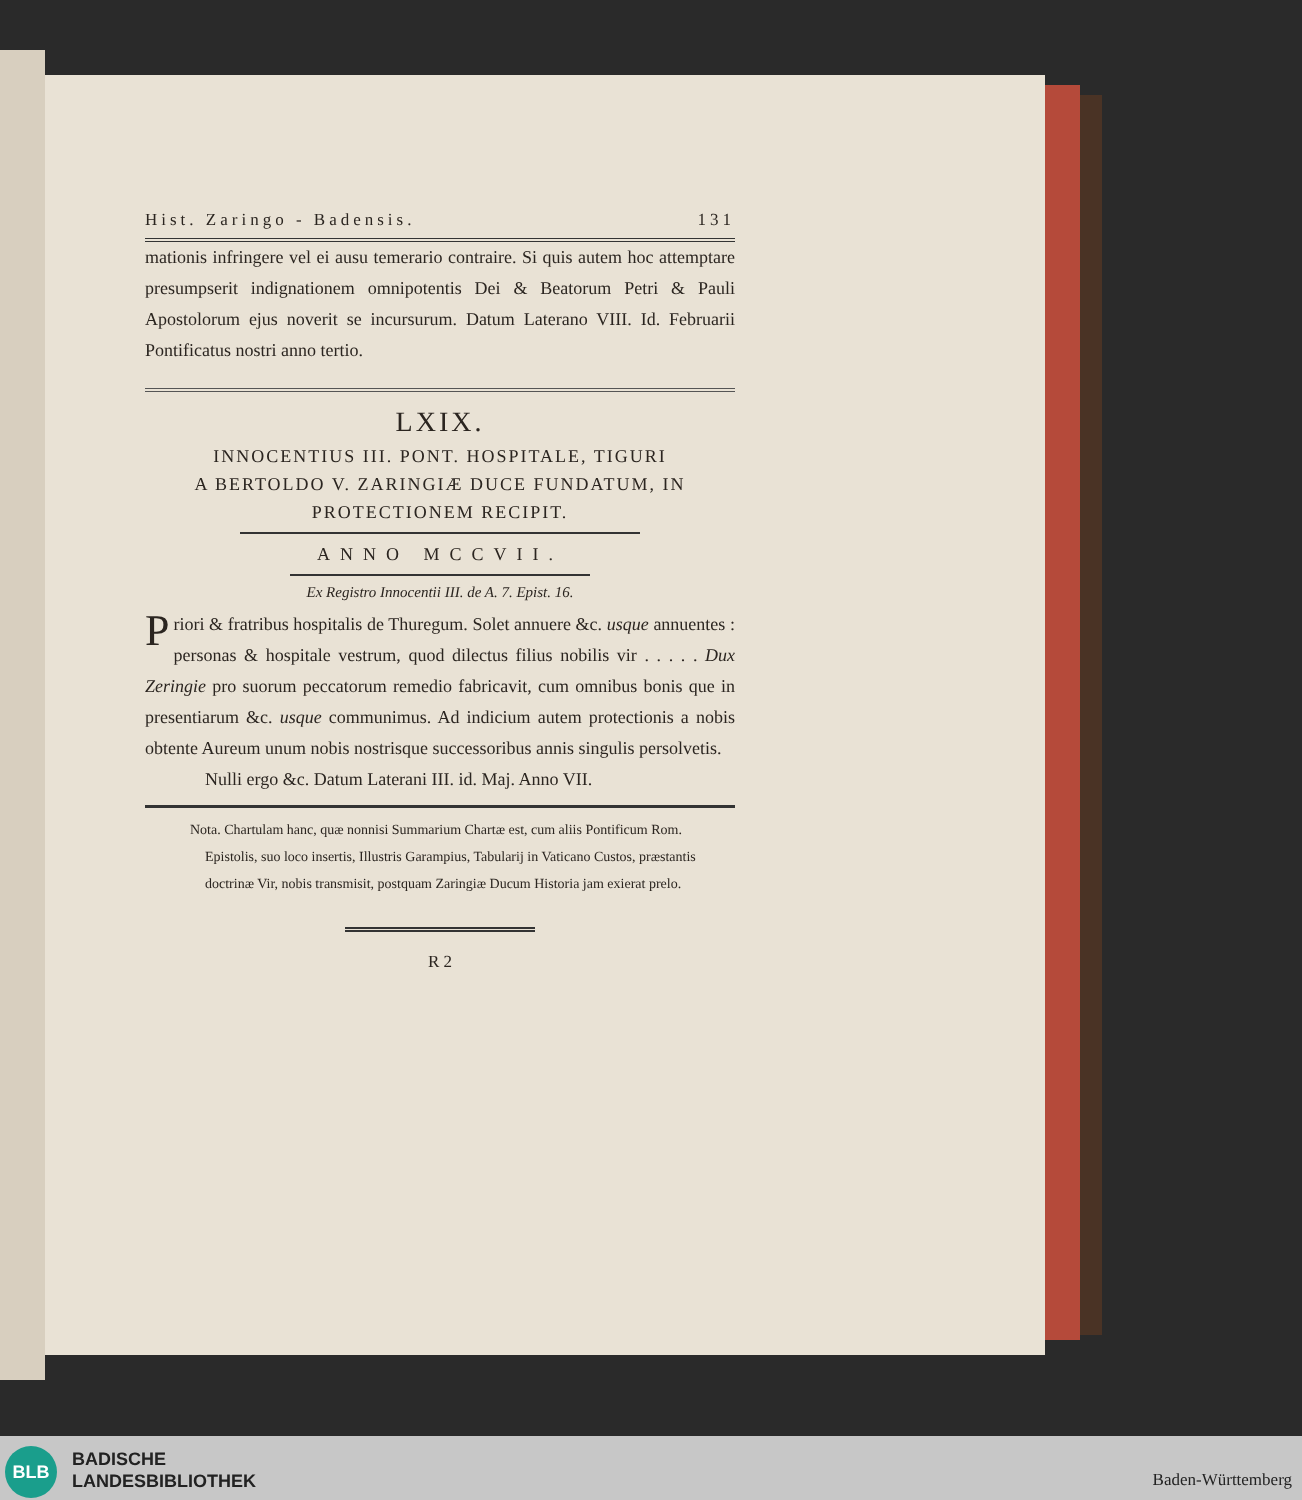Hist. Zaringo - Badensis. 131
mationis infringere vel ei ausu temerario contraire. Si quis autem hoc attemptare presumpserit indignationem omnipotentis Dei & Beatorum Petri & Pauli Apostolorum ejus noverit se incursurum. Datum Laterano VIII. Id. Februarii Pontificatus nostri anno tertio.
LXIX.
INNOCENTIUS III. PONT. HOSPITALE, TIGURI
A BERTOLDO V. ZARINGIÆ DUCE FUNDATUM, IN
PROTECTIONEM RECIPIT.
ANNO MCCVII.
Ex Registro Innocentii III. de A. 7. Epist. 16.
Priori & fratribus hospitalis de Thuregum. Solet annuere &c. usque annuentes : personas & hospitale vestrum, quod dilectus filius nobilis vir . . . . . Dux Zeringie pro suorum peccatorum remedio fabricavit, cum omnibus bonis que in presentiarum &c. usque communimus. Ad indicium autem protectionis a nobis obtente Aureum unum nobis nostrisque successoribus annis singulis persolvetis.
Nulli ergo &c. Datum Laterani III. id. Maj. Anno VII.
Nota. Chartulam hanc, quæ nonnisi Summarium Chartæ est, cum aliis Pontificum Rom. Epistolis, suo loco insertis, Illustris Garampius, Tabularij in Vaticano Custos, præstantis doctrinæ Vir, nobis transmisit, postquam Zaringiæ Ducum Historia jam exierat prelo.
R 2
BLB
BADISCHE
LANDESBIBLIOTHEK
Baden-Württemberg